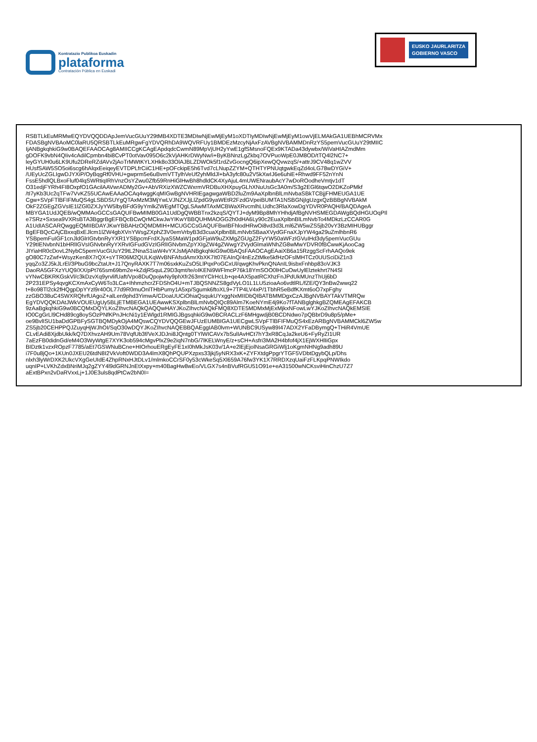Kontratazio Publikoa Euskadin
plataforma
Contratación Pública en Euskadi
EUSKO JAURLARITZA
GOBIERNO VASCO
RSBTLkEuMRMwEQYDVQQDDApJemVucGUuY29tMB4XDTE3MDIwNjEwMjEyM1oXDTIyMDIwNjEwMjEyM1owVjELMAkGA1UEBhMCRVMx
FDASBgNVBAoMC0laRU5QRSBTLkEuMRgwFgYDVQRhDA9WQVRFUy1BMDEzMzcyNjAxFzAVBgNVBAMMDnRzYS5pemVucGUuY29tMIIC
IjANBgkqhkiG9w0BAQEFAAOCAg8AMIICCgKCAgEApdqdcCwmN89MpVjUH2yYwE1gfSMsnoFQEx9KTADa43dywbx/WiVaHIAZmdMm
gDOFK9vbN4QIiv4cAdilCpmbn4bi8CvPT0otVav095O6c2kVjAHKrDWyNw/i+ByKBNnzLgZkbq7OVPuoWpE0JM8OD/tTQ4l2NC7+
leyGYUH0u6LK9Ufu2DReRZdAVv2jAoTrMWtKYLXHk8o33OlAJBLZDWOk5f1rdZvGocngQ6ipXewQQvwzqS/+attrJ9CV48q1wZVV
HUsfSAW5SO5oi6scg6hAlqxEeiqeyEVTDPLfrCiiC1HE+pOFckipE5h6Tvd7cLNupZZYM+QTHTYPNUqtgwkEqZd4oLG78wDYGiV+
/UEyUcZGLIgwDJYXiP/OyBqgRf0VHU+gwprm5e6uBvmVTTylhVeUf2yhMldJl+bA3yfc80u2V5kXwIJ6e6uhiE+Rhwd9FF52nYnN
FssE5hdlQLBxoFluf04lqSWRtiqIRhVnzOsYZwu0Zfb59RnHiGlHwBh8hdldCK4XyAjuL4mUWENraubAcY7wDoROodheVmtjv1dT
O31edjFYRh4FI8OxpfO1GAcilAAVwrADMy2Gv+AbVRXizXWZCWxrmVRDBuXHXpuyGLhXNuUsGc3A0m/S3g2EGl6tqwO2DKZoPMkf
/tI7yKb3Uc2qTFw7VvKZ55UCAwEAAaOCAq4wggKqMIGwBgNVHRIEgagwgaWBD2luZm9AaXplbnBlLmNvbaSBkTCBjjFHMEUGA1UE
Cgw+SVpFTlBFIFMuQS4gLSBDSUYgQTAxMzM3MjYwLVJNZXJjLlZpdG9yaWEtR2FzdGVpeiBUMTA1NSBGNjIgUzgxQzBBBgNVBAkM
OkF2ZGEgZGVsIE1lZGl0ZXJyYW5lbyBFdG9yYmlkZWEgMTQgLSAwMTAxMCBWaXRvcmlhLUdhc3RlaXowDgYDVR0PAQH/BAQDAgeA
MBYGA1UdJQEB/wQMMAoGCCsGAQUFBwMIMB0GA1UdDgQWBBTnx2kzqS/QYTJ+dyM9Bp8MhYHhdjAfBgNVHSMEGDAWgBQdHGUOqPIl
e7SRz+Sxsea9VXRsBTA3BggrBgEFBQcBCwQrMCkwJwYIKwYBBQUHMAOGG2h0dHA6Ly90c2EuaXplbnBlLmNvbTo4MDkzLzCCAR0G
A1UdIASCARQwggEQMIIBDAYJKwYBBAHzOQMDMIH+MCUGCCsGAQUFBwIBFhlodHRwOi8vd3d3Lml6ZW5wZS5jb20vY3BzMIHUBggr
BgEFBQcCAjCBxxqBxEJlcm1lZW4gbXVnYWsgZXphZ3V0emVrbyB3d3cuaXplbnBlLmNvbSBaaXVydGFnaXJpYW4ga29uZmlhbnR6
YSBpemFuIGF1cnJldGlrIGtvbnRyYXR1YSBpcmFrdXJyaS5MaW1pdGFjaW9uZXMgZGUgZ2FyYW50aWFzIGVuIHd3dy5pemVucGUu
Y29tIENvbnN1bHRlIGVsIGNvbnRyYXRvIGFudGVzIGRlIGNvbmZpYXIgZW4gZWwgY2VydGlmaWNhZG8wMwYDVR0fBCwwKjAooCag
JIYiaHR0cDovL2NybC5pemVucGUuY29tL2NnaS1iaW4vYXJsMjANBgkqhkiG9w0BAQsFAAOCAgEAaiXB6a15RzggScFrhAAQo9ek
gO80C7zZwf+WsyzKen8X7rQX+sYTR06M2QULKqWvBNFAfsdAmrXbXK7It07EAInQ/4nEzZtMke5kfHzOFslMHTCz0UUSciDiZ1n3
yqqZo3ZJ5kJLrEl/3PbuG9bcZtaUt+J17QnyRAXK7T7m06sxkKuZsO5LlPqxPoGCxUl/qwgKhvPknQNAnIL9isbxFnhbp83oVJK3
DaoRA5GFXzYUQ9/XX/pPt765sm69bm2e+kZdjR5quLZ9D3qmt/te/oIKENi9WFlmcP76k18YmSOO0lHCuOwUylElztekhrt7N4Sl
vYNwCBKRKGskVl/c3kDzvXq9yrvlifUaft/Vpo8DuQpojwNy9phXfr263mtYClrHcLb+qe4AX5patRCXhzFnJPdUkMUnzThUj6bD
2P231EPSy4qvgKCXmAxCyW6To3LCa+IhhmzhcrZFDShO4U+mTJBQSNNZS8gdVyLO1L1LU5zioaAo6vdtlRL/fZE/QY3nBw2wwq22
t+8o98Tl2ck2fHQgpDpYYzl9r40OL77d9R0muOnlTHbPumy1A5xp/Sgumk6ftoXL9+7TP4LV4xP/1TbhR5eBdfKXmt6oO7xpFghy
zzGBO38uC4SWXRQhrfUAgoZ+alLen9phd3YimwA/CDoaUUCiOhiaQsqukUYxggNxMIIDbQIBATBMMDgxCzAJBgNVBAYTAkVTMRQw
EgYDVQQKDAtJWkVOUEUgUy5BLjETMBEGA1UEAwwKSXplbnBlLmNvbQIQc89Alm7KoeNYmE4j9Ko7fTANBglghkgBZQMEAgEFAKCB
9zAaBgkqhkiG9w0BCQMxDQYLKoZIhvcNAQkQAQQwHAYJKoZIhvcNAQkFMQ8XDTE5MDMxMjExMjkxNFowLwYJKoZIhvcNAQkEMSIE
IO0CgGrLl9CHd89cg8oySOzPNfKPnJHcNi1y1EWlgd1RMIGJBgsqhkiG9w0BCRACLzF6MHgwdjB0BCDNdwo7pQBbrD9u8p5/pMe+
oe9BvlISU1baDdGPBFySGTBQMDykOjA4MQswCQYDVQQGEwJFUzEUMBIGA1UECgwLSVpFTlBFIFMuQS4xEzARBgNVBAMMCkl6ZW5w
ZS5jb20CEHPPQJZuyqHjWJhOI/SqO30wDQYJKoZIhvcNAQEBBQAEggIAB0lvm+WUNBC9USyw89I47ADX2YFaDBymgQ+THiR4VmUE
CLvEAdi8XjdbUkk/kQ7DXhvzAH9Um78VqfUb3f/VeXJDJni8JQntg0TYlWICAVx7bSulIAvHCt7hY3xR8CqJa2keU6+FyRyZI1UR
7aEzFB0didnGd/eM4O3WyWtgE7XYK3ob594cMgvPlxZ9e2iqN7nbG/7lKELWnyE/z+sCH+Asfri3MA2H4bfof4jX1EjWXHlIiGpx
BIDztk1vzxROpzF7785/aEt7GSWNuBCne+HIOrhouERgEyFE1xI0hMkJsK03v/1A+e2lEjEjolNsaGRGiWlj1oKgmNHNg9adh89U
i7F0u8jQo+1KUn0JXEU26tdN8I2VkVoft0WDD3A4lmX8QhPQUPXzpxs33jkj5yNRX3xK+ZYFXtdgPpgrYTGF5VDbtDgybQLp/Dhs
nlxh3lyWrDXK2UkcVXgGeUIdE4ZhpRNxHJtDLv1/mlmkoCCrSF0y53cWkeSq5Xl659A76fw3YK1X7RRDXzqUaiFzFLKpqPNWIkdo
uqnIP+LVKhZdxBNriMJq2gZYY4l9dGRNJnEtXxpy+m40BagHw8wEo/VLGX7s4nBVufRGU51O91e+eA31500wNCKsviHinChzU7Z7
aExtBPxn2vDaRVxxLj+1J0E3uls8qdPtCw2bN0I=